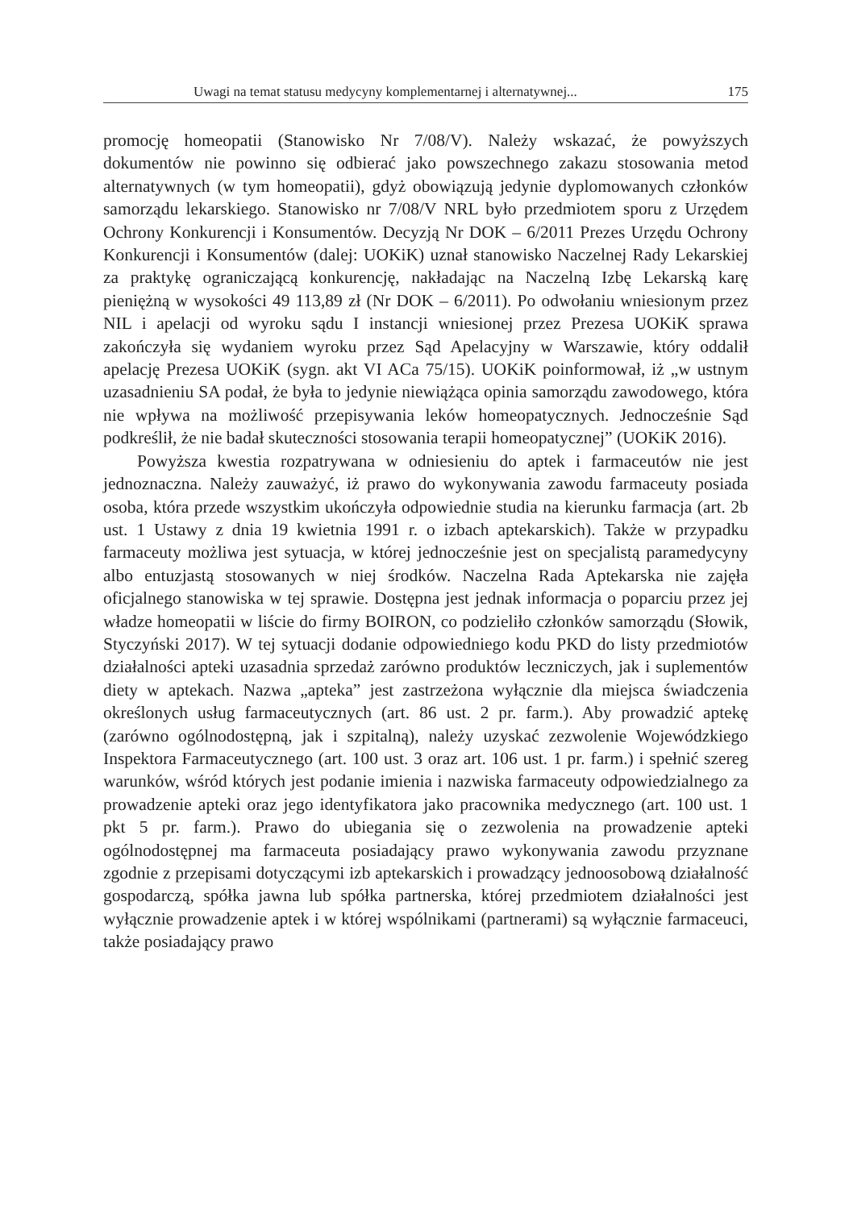Uwagi na temat statusu medycyny komplementarnej i alternatywnej... 175
promocję homeopatii (Stanowisko Nr 7/08/V). Należy wskazać, że powyższych dokumentów nie powinno się odbierać jako powszechnego zakazu stosowania metod alternatywnych (w tym homeopatii), gdyż obowiązują jedynie dyplomowanych członków samorządu lekarskiego. Stanowisko nr 7/08/V NRL było przedmiotem sporu z Urzędem Ochrony Konkurencji i Konsumentów. Decyzją Nr DOK – 6/2011 Prezes Urzędu Ochrony Konkurencji i Konsumentów (dalej: UOKiK) uznał stanowisko Naczelnej Rady Lekarskiej za praktykę ograniczającą konkurencję, nakładając na Naczelną Izbę Lekarską karę pieniężną w wysokości 49 113,89 zł (Nr DOK – 6/2011). Po odwołaniu wniesionym przez NIL i apelacji od wyroku sądu I instancji wniesionej przez Prezesa UOKiK sprawa zakończyła się wydaniem wyroku przez Sąd Apelacyjny w Warszawie, który oddalił apelację Prezesa UOKiK (sygn. akt VI ACa 75/15). UOKiK poinformował, iż „w ustnym uzasadnieniu SA podał, że była to jedynie niewiążąca opinia samorządu zawodowego, która nie wpływa na możliwość przepisywania leków homeopatycznych. Jednocześnie Sąd podkreślił, że nie badał skuteczności stosowania terapii homeopatycznej” (UOKiK 2016).
Powyższa kwestia rozpatrywana w odniesieniu do aptek i farmaceutów nie jest jednoznaczna. Należy zauważyć, iż prawo do wykonywania zawodu farmaceuty posiada osoba, która przede wszystkim ukończyła odpowiednie studia na kierunku farmacja (art. 2b ust. 1 Ustawy z dnia 19 kwietnia 1991 r. o izbach aptekarskich). Także w przypadku farmaceuty możliwa jest sytuacja, w której jednocześnie jest on specjalistą paramedycyny albo entuzjastą stosowanych w niej środków. Naczelna Rada Aptekarska nie zajęła oficjalnego stanowiska w tej sprawie. Dostępna jest jednak informacja o poparciu przez jej władze homeopatii w liście do firmy BOIRON, co podzieliło członków samorządu (Słowik, Styczyński 2017). W tej sytuacji dodanie odpowiedniego kodu PKD do listy przedmiotów działalności apteki uzasadnia sprzedaż zarówno produktów leczniczych, jak i suplementów diety w aptekach. Nazwa „apteka” jest zastrzeżona wyłącznie dla miejsca świadczenia określonych usług farmaceutycznych (art. 86 ust. 2 pr. farm.). Aby prowadzić aptekę (zarówno ogólnodostępną, jak i szpitalną), należy uzyskać zezwolenie Wojewódzkiego Inspektora Farmaceutycznego (art. 100 ust. 3 oraz art. 106 ust. 1 pr. farm.) i spełnić szereg warunków, wśród których jest podanie imienia i nazwiska farmaceuty odpowiedzialnego za prowadzenie apteki oraz jego identyfikatora jako pracownika medycznego (art. 100 ust. 1 pkt 5 pr. farm.). Prawo do ubiegania się o zezwolenia na prowadzenie apteki ogólnodostępnej ma farmaceuta posiadający prawo wykonywania zawodu przyznane zgodnie z przepisami dotyczącymi izb aptekarskich i prowadzący jednoosobową działalność gospodarczą, spółka jawna lub spółka partnerska, której przedmiotem działalności jest wyłącznie prowadzenie aptek i w której wspólnikami (partnerami) są wyłącznie farmaceuci, także posiadający prawo